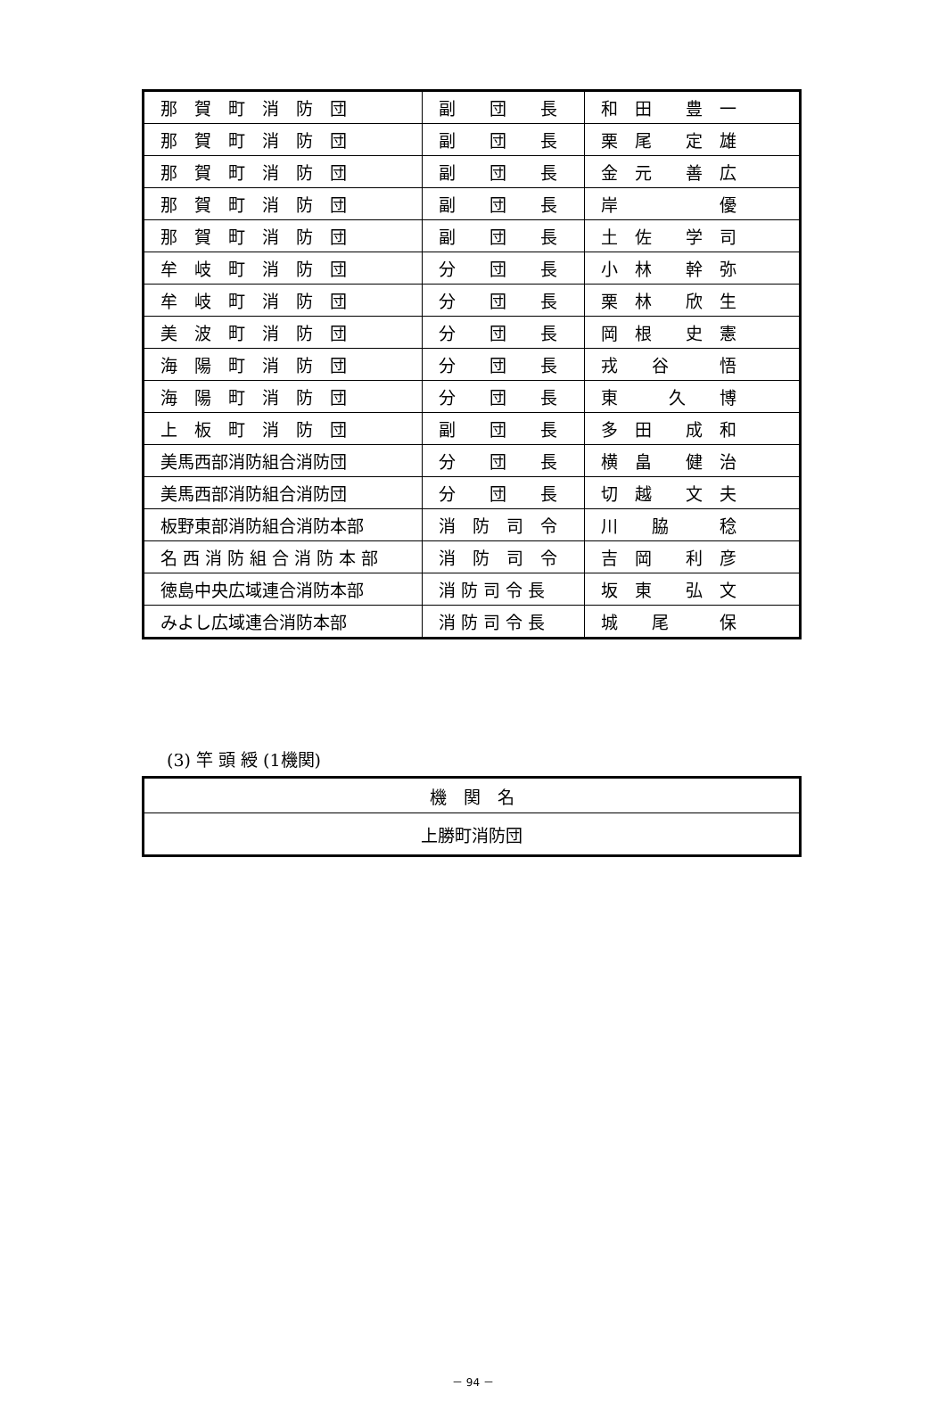| 那 賀 町 消 防 団 | 副 団 長 | 和 田 豊 一 |
| 那 賀 町 消 防 団 | 副 団 長 | 栗 尾 定 雄 |
| 那 賀 町 消 防 団 | 副 団 長 | 金 元 善 広 |
| 那 賀 町 消 防 団 | 副 団 長 | 岸 優 |
| 那 賀 町 消 防 団 | 副 団 長 | 土 佐 学 司 |
| 牟 岐 町 消 防 団 | 分 団 長 | 小 林 幹 弥 |
| 牟 岐 町 消 防 団 | 分 団 長 | 栗 林 欣 生 |
| 美 波 町 消 防 団 | 分 団 長 | 岡 根 史 憲 |
| 海 陽 町 消 防 団 | 分 団 長 | 戎 谷 悟 |
| 海 陽 町 消 防 団 | 分 団 長 | 東 久 博 |
| 上 板 町 消 防 団 | 副 団 長 | 多 田 成 和 |
| 美馬西部消防組合消防団 | 分 団 長 | 横 畠 健 治 |
| 美馬西部消防組合消防団 | 分 団 長 | 切 越 文 夫 |
| 板野東部消防組合消防本部 | 消 防 司 令 | 川 脇 稔 |
| 名 西 消 防 組 合 消 防 本 部 | 消 防 司 令 | 吉 岡 利 彦 |
| 徳島中央広域連合消防本部 | 消 防 司 令 長 | 坂 東 弘 文 |
| みよし広域連合消防本部 | 消 防 司 令 長 | 城 尾 保 |
(3) 竿 頭 綬 (1機関)
| 機 関 名 |
| --- |
| 上勝町消防団 |
－ 94 －